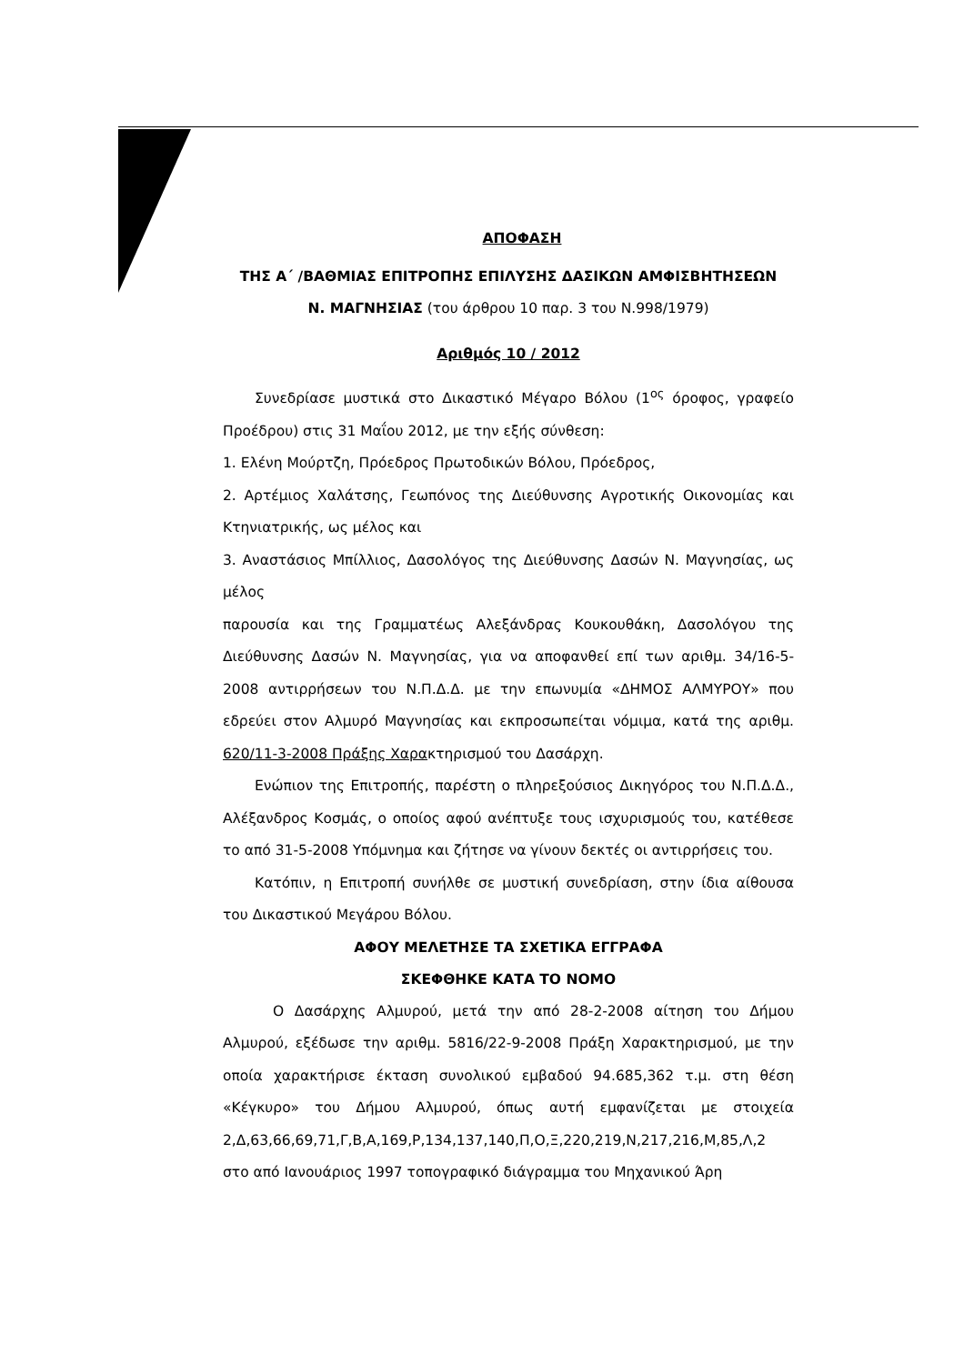ΑΠΟΦΑΣΗ
ΤΗΣ Α΄ /ΒΑΘΜΙΑΣ ΕΠΙΤΡΟΠΗΣ ΕΠΙΛΥΣΗΣ ΔΑΣΙΚΩΝ ΑΜΦΙΣΒΗΤΗΣΕΩΝ
Ν. ΜΑΓΝΗΣΙΑΣ (του άρθρου 10 παρ. 3 του Ν.998/1979)
Αριθμός 10 / 2012
Συνεδρίασε μυστικά στο Δικαστικό Μέγαρο Βόλου (1<sup>ος</sup> όροφος, γραφείο Προέδρου) στις 31 Μαΐου 2012, με την εξής σύνθεση:
1. Ελένη Μούρτζη, Πρόεδρος Πρωτοδικών Βόλου, Πρόεδρος,
2. Αρτέμιος Χαλάτσης, Γεωπόνος της Διεύθυνσης Αγροτικής Οικονομίας και Κτηνιατρικής, ως μέλος και
3. Αναστάσιος Μπίλλιος, Δασολόγος της Διεύθυνσης Δασών Ν. Μαγνησίας, ως μέλος
παρουσία και της Γραμματέως Αλεξάνδρας Κουκουθάκη, Δασολόγου της Διεύθυνσης Δασών Ν. Μαγνησίας, για να αποφανθεί επί των αριθμ. 34/16-5-2008 αντιρρήσεων του Ν.Π.Δ.Δ. με την επωνυμία «ΔΗΜΟΣ ΑΛΜΥΡΟΥ» που εδρεύει στον Αλμυρό Μαγνησίας και εκπροσωπείται νόμιμα, κατά της αριθμ. 620/11-3-2008 Πράξης Χαρακτηρισμού του Δασάρχη.
Ενώπιον της Επιτροπής, παρέστη ο πληρεξούσιος Δικηγόρος του Ν.Π.Δ.Δ., Αλέξανδρος Κοσμάς, ο οποίος αφού ανέπτυξε τους ισχυρισμούς του, κατέθεσε το από 31-5-2008 Υπόμνημα και ζήτησε να γίνουν δεκτές οι αντιρρήσεις του.
Κατόπιν, η Επιτροπή συνήλθε σε μυστική συνεδρίαση, στην ίδια αίθουσα του Δικαστικού Μεγάρου Βόλου.
ΑΦΟΥ ΜΕΛΕΤΗΣΕ ΤΑ ΣΧΕΤΙΚΑ ΕΓΓΡΑΦΑ
ΣΚΕΦΘΗΚΕ ΚΑΤΑ ΤΟ ΝΟΜΟ
Ο Δασάρχης Αλμυρού, μετά την από 28-2-2008 αίτηση του Δήμου Αλμυρού, εξέδωσε την αριθμ. 5816/22-9-2008 Πράξη Χαρακτηρισμού, με την οποία χαρακτήρισε έκταση συνολικού εμβαδού 94.685,362 τ.μ. στη θέση «Κέγκυρο» του Δήμου Αλμυρού, όπως αυτή εμφανίζεται με στοιχεία 2,Δ,63,66,69,71,Γ,Β,Α,169,Ρ,134,137,140,Π,Ο,Ξ,220,219,Ν,217,216,Μ,85,Λ,2 στο από Ιανουάριος 1997 τοπογραφικό διάγραμμα του Μηχανικού Άρη